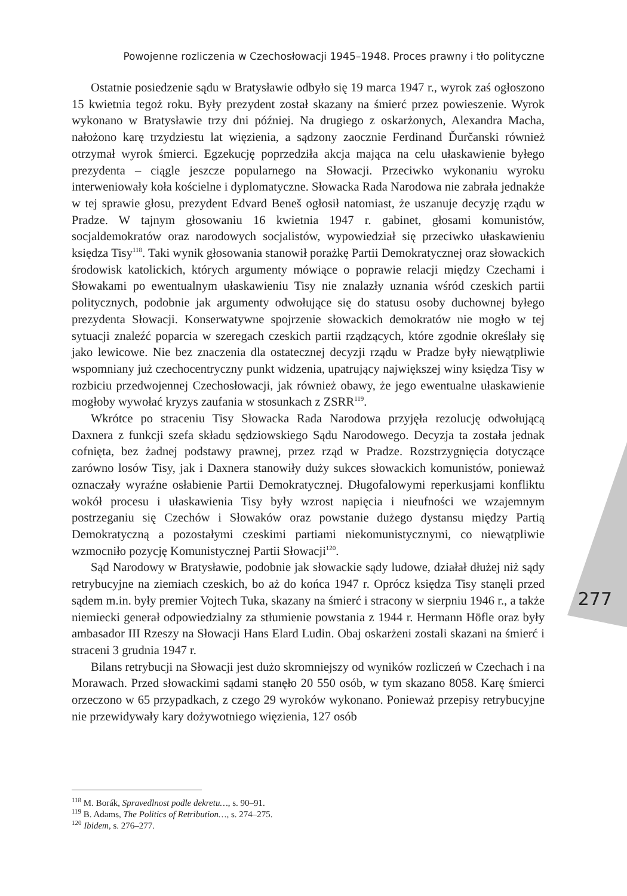Powojenne rozliczenia w Czechosłowacji 1945–1948. Proces prawny i tło polityczne
Ostatnie posiedzenie sądu w Bratysławie odbyło się 19 marca 1947 r., wyrok zaś ogłoszono 15 kwietnia tegoż roku. Były prezydent został skazany na śmierć przez powieszenie. Wyrok wykonano w Bratysławie trzy dni później. Na drugiego z oskarżonych, Alexandra Macha, nałożono karę trzydziestu lat więzienia, a sądzony zaocznie Ferdinand Ďurčanski również otrzymał wyrok śmierci. Egzekucję poprzedziła akcja mająca na celu ułaskawienie byłego prezydenta – ciągle jeszcze popularnego na Słowacji. Przeciwko wykonaniu wyroku interweniowały koła kościelne i dyplomatyczne. Słowacka Rada Narodowa nie zabrała jednakże w tej sprawie głosu, prezydent Edvard Beneš ogłosił natomiast, że uszanuje decyzję rządu w Pradze. W tajnym głosowaniu 16 kwietnia 1947 r. gabinet, głosami komunistów, socjaldemokratów oraz narodowych socjalistów, wypowiedział się przeciwko ułaskawieniu księdza Tisy<sup>118</sup>. Taki wynik głosowania stanowił porażkę Partii Demokratycznej oraz słowackich środowisk katolickich, których argumenty mówiące o poprawie relacji między Czechami i Słowakami po ewentualnym ułaskawieniu Tisy nie znalazły uznania wśród czeskich partii politycznych, podobnie jak argumenty odwołujące się do statusu osoby duchownej byłego prezydenta Słowacji. Konserwatywne spojrzenie słowackich demokratów nie mogło w tej sytuacji znaleźć poparcia w szeregach czeskich partii rządzących, które zgodnie określały się jako lewicowe. Nie bez znaczenia dla ostatecznej decyzji rządu w Pradze były niewątpliwie wspomniany już czechocentryczny punkt widzenia, upatrujący największej winy księdza Tisy w rozbiciu przedwojennej Czechosłowacji, jak również obawy, że jego ewentualne ułaskawienie mogłoby wywołać kryzys zaufania w stosunkach z ZSRR<sup>119</sup>.
Wkrótce po straceniu Tisy Słowacka Rada Narodowa przyjęła rezolucję odwołującą Daxnera z funkcji szefa składu sędziowskiego Sądu Narodowego. Decyzja ta została jednak cofnięta, bez żadnej podstawy prawnej, przez rząd w Pradze. Rozstrzygnięcia dotyczące zarówno losów Tisy, jak i Daxnera stanowiły duży sukces słowackich komunistów, ponieważ oznaczały wyraźne osłabienie Partii Demokratycznej. Długofalowymi reperkusjami konfliktu wokół procesu i ułaskawienia Tisy były wzrost napięcia i nieufności we wzajemnym postrzeganiu się Czechów i Słowaków oraz powstanie dużego dystansu między Partią Demokratyczną a pozostałymi czeskimi partiami niekomunistycznymi, co niewątpliwie wzmocniło pozycję Komunistycznej Partii Słowacji<sup>120</sup>.
Sąd Narodowy w Bratysławie, podobnie jak słowackie sądy ludowe, działał dłużej niż sądy retrybucyjne na ziemiach czeskich, bo aż do końca 1947 r. Oprócz księdza Tisy stanęli przed sądem m.in. były premier Vojtech Tuka, skazany na śmierć i stracony w sierpniu 1946 r., a także niemiecki generał odpowiedzialny za stłumienie powstania z 1944 r. Hermann Höfle oraz były ambasador III Rzeszy na Słowacji Hans Elard Ludin. Obaj oskarżeni zostali skazani na śmierć i straceni 3 grudnia 1947 r.
Bilans retrybucji na Słowacji jest dużo skromniejszy od wyników rozliczeń w Czechach i na Morawach. Przed słowackimi sądami stanęło 20 550 osób, w tym skazano 8058. Karę śmierci orzeczono w 65 przypadkach, z czego 29 wyroków wykonano. Ponieważ przepisy retrybucyjne nie przewidywały kary dożywotniego więzienia, 127 osób
277
<sup>118</sup> M. Borák, Spravedlnost podle dekretu…, s. 90–91.
<sup>119</sup> B. Adams, The Politics of Retribution…, s. 274–275.
<sup>120</sup> Ibidem, s. 276–277.